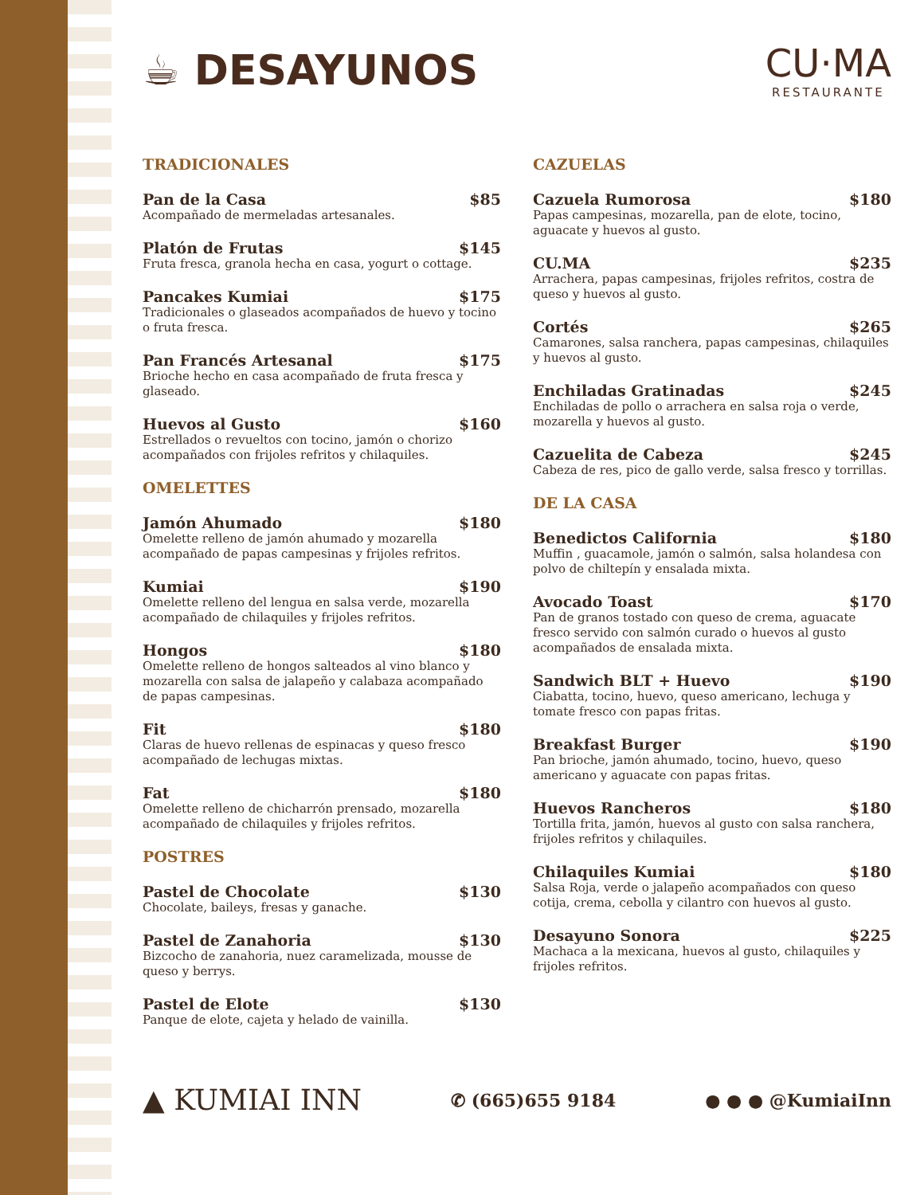☕ DESAYUNOS
CU·MA
RESTAURANTE
TRADICIONALES
Pan de la Casa $85
Acompañado de mermeladas artesanales.
Platón de Frutas $145
Fruta fresca, granola hecha en casa, yogurt o cottage.
Pancakes Kumiai $175
Tradicionales o glaseados acompañados de huevo y tocino o fruta fresca.
Pan Francés Artesanal $175
Brioche hecho en casa acompañado de fruta fresca y glaseado.
Huevos al Gusto $160
Estrellados o revueltos con tocino, jamón o chorizo acompañados con frijoles refritos y chilaquiles.
OMELETTES
Jamón Ahumado $180
Omelette relleno de jamón ahumado y mozarella acompañado de papas campesinas y frijoles refritos.
Kumiai $190
Omelette relleno del lengua en salsa verde, mozarella acompañado de chilaquiles y frijoles refritos.
Hongos $180
Omelette relleno de hongos salteados al vino blanco y mozarella con salsa de jalapeño y calabaza acompañado de papas campesinas.
Fit $180
Claras de huevo rellenas de espinacas y queso fresco acompañado de lechugas mixtas.
Fat $180
Omelette relleno de chicharrón prensado, mozarella acompañado de chilaquiles y frijoles refritos.
POSTRES
Pastel de Chocolate $130
Chocolate, baileys, fresas y ganache.
Pastel de Zanahoria $130
Bizcocho de zanahoria, nuez caramelizada, mousse de queso y berrys.
Pastel de Elote $130
Panque de elote, cajeta y helado de vainilla.
CAZUELAS
Cazuela Rumorosa $180
Papas campesinas, mozarella, pan de elote, tocino, aguacate y huevos al gusto.
CU.MA $235
Arrachera, papas campesinas, frijoles refritos, costra de queso y huevos al gusto.
Cortés $265
Camarones, salsa ranchera, papas campesinas, chilaquiles y huevos al gusto.
Enchiladas Gratinadas $245
Enchiladas de pollo o arrachera en salsa roja o verde, mozarella y huevos al gusto.
Cazuelita de Cabeza $245
Cabeza de res, pico de gallo verde, salsa fresco y torrillas.
DE LA CASA
Benedictos California $180
Muffin , guacamole, jamón o salmón, salsa holandesa con polvo de chiltepín y ensalada mixta.
Avocado Toast $170
Pan de granos tostado con queso de crema, aguacate fresco servido con salmón curado o huevos al gusto acompañados de ensalada mixta.
Sandwich BLT + Huevo $190
Ciabatta, tocino, huevo, queso americano, lechuga y tomate fresco con papas fritas.
Breakfast Burger $190
Pan brioche, jamón ahumado, tocino, huevo, queso americano y aguacate con papas fritas.
Huevos Rancheros $180
Tortilla frita, jamón, huevos al gusto con salsa ranchera, frijoles refritos y chilaquiles.
Chilaquiles Kumiai $180
Salsa Roja, verde o jalapeño acompañados con queso cotija, crema, cebolla y cilantro con huevos al gusto.
Desayuno Sonora $225
Machaca a la mexicana, huevos al gusto, chilaquiles y frijoles refritos.
▲ KUMIAI INN ✆ (665)655 9184 ● ● ● @KumiaiInn